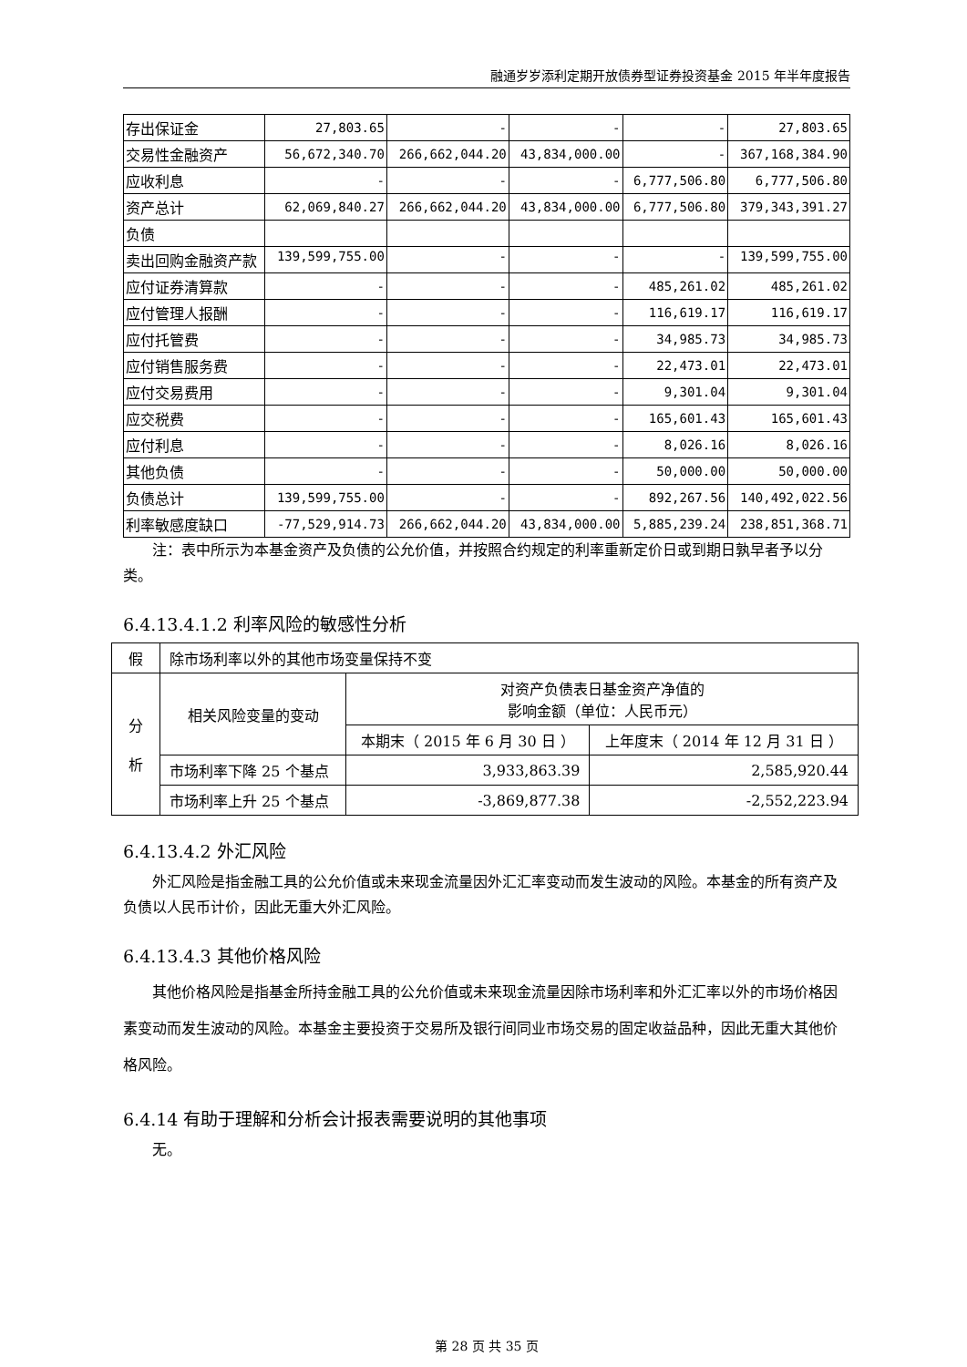融通岁岁添利定期开放债券型证券投资基金 2015 年半年度报告
| 存出保证金 | 27,803.65 | - | - | - | 27,803.65 |
| 交易性金融资产 | 56,672,340.70 | 266,662,044.20 | 43,834,000.00 | - | 367,168,384.90 |
| 应收利息 | - | - | - | 6,777,506.80 | 6,777,506.80 |
| 资产总计 | 62,069,840.27 | 266,662,044.20 | 43,834,000.00 | 6,777,506.80 | 379,343,391.27 |
| 负债 | | | | | |
| 卖出回购金融资产款 | 139,599,755.00 | - | - | - | 139,599,755.00 |
| 应付证券清算款 | - | - | - | 485,261.02 | 485,261.02 |
| 应付管理人报酬 | - | - | - | 116,619.17 | 116,619.17 |
| 应付托管费 | - | - | - | 34,985.73 | 34,985.73 |
| 应付销售服务费 | - | - | - | 22,473.01 | 22,473.01 |
| 应付交易费用 | - | - | - | 9,301.04 | 9,301.04 |
| 应交税费 | - | - | - | 165,601.43 | 165,601.43 |
| 应付利息 | - | - | - | 8,026.16 | 8,026.16 |
| 其他负债 | - | - | - | 50,000.00 | 50,000.00 |
| 负债总计 | 139,599,755.00 | - | - | 892,267.56 | 140,492,022.56 |
| 利率敏感度缺口 | -77,529,914.73 | 266,662,044.20 | 43,834,000.00 | 5,885,239.24 | 238,851,368.71 |
注：表中所示为本基金资产及负债的公允价值，并按照合约规定的利率重新定价日或到期日孰早者予以分类。
6.4.13.4.1.2 利率风险的敏感性分析
| 假 | 除市场利率以外的其他市场变量保持不变 | | |
| 分 析 | 相关风险变量的变动 | 对资产负债表日基金资产净值的 影响金额（单位：人民币元） | |
| | | 本期末（ 2015 年 6 月 30 日 ） | 上年度末（ 2014 年 12 月 31 日 ） |
| | 市场利率下降 25 个基点 | 3,933,863.39 | 2,585,920.44 |
| | 市场利率上升 25 个基点 | -3,869,877.38 | -2,552,223.94 |
6.4.13.4.2 外汇风险
外汇风险是指金融工具的公允价值或未来现金流量因外汇汇率变动而发生波动的风险。本基金的所有资产及负债以人民币计价，因此无重大外汇风险。
6.4.13.4.3 其他价格风险
其他价格风险是指基金所持金融工具的公允价值或未来现金流量因除市场利率和外汇汇率以外的市场价格因素变动而发生波动的风险。本基金主要投资于交易所及银行间同业市场交易的固定收益品种，因此无重大其他价格风险。
6.4.14 有助于理解和分析会计报表需要说明的其他事项
无。
第 28 页 共 35 页